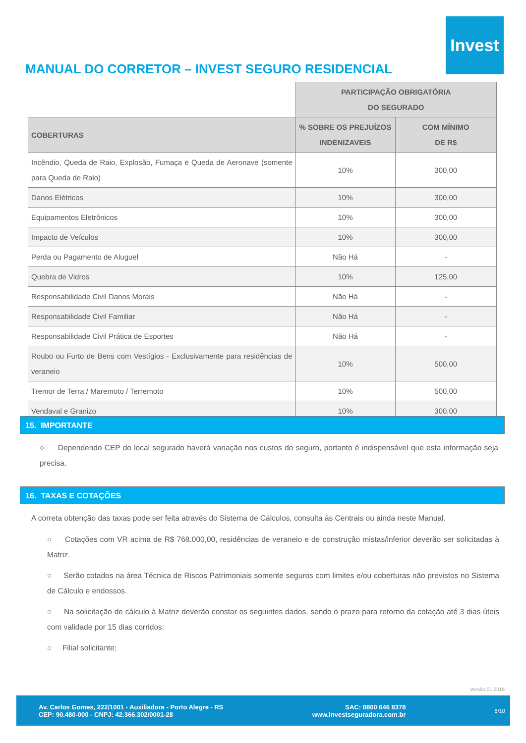Invest
MANUAL DO CORRETOR – INVEST SEGURO RESIDENCIAL
| | PARTICIPAÇÃO OBRIGATÓRIA DO SEGURADO | |
| COBERTURAS | % SOBRE OS PREJUÍZOS INDENIZAVEIS | COM MÍNIMO DE R$ |
| Incêndio, Queda de Raio, Explosão, Fumaça e Queda de Aeronave (somente para Queda de Raio) | 10% | 300,00 |
| Danos Elétricos | 10% | 300,00 |
| Equipamentos Eletrônicos | 10% | 300,00 |
| Impacto de Veículos | 10% | 300,00 |
| Perda ou Pagamento de Aluguel | Não Há | - |
| Quebra de Vidros | 10% | 125,00 |
| Responsabilidade Civil Danos Morais | Não Há | - |
| Responsabilidade Civil Familiar | Não Há | - |
| Responsabilidade Civil Prática de Esportes | Não Há | - |
| Roubo ou Furto de Bens com Vestígios - Exclusivamente para residências de veraneio | 10% | 500,00 |
| Tremor de Terra / Maremoto / Terremoto | 10% | 500,00 |
| Vendaval e Granizo | 10% | 300,00 |
15. IMPORTANTE
○ Dependendo CEP do local segurado haverá variação nos custos do seguro, portanto é indispensável que esta informação seja precisa.
16. TAXAS E COTAÇÕES
A correta obtenção das taxas pode ser feita através do Sistema de Cálculos, consulta às Centrais ou ainda neste Manual.
○ Cotações com VR acima de R$ 768.000,00, residências de veraneio e de construção mistas/inferior deverão ser solicitadas à Matriz.
○ Serão cotados na área Técnica de Riscos Patrimoniais somente seguros com limites e/ou coberturas não previstos no Sistema de Cálculo e endossos.
○ Na solicitação de cálculo à Matriz deverão constar os seguintes dados, sendo o prazo para retorno da cotação até 3 dias úteis com validade por 15 dias corridos:
○ Filial solicitante;
Versão 01.2016
Av. Carlos Gomes, 222/1001 - Auxiliadora - Porto Alegre - RS
CEP: 90.480-000 - CNPJ: 42.366.302/0001-28
SAC: 0800 646 8378
www.investseguradora.com.br
8/10